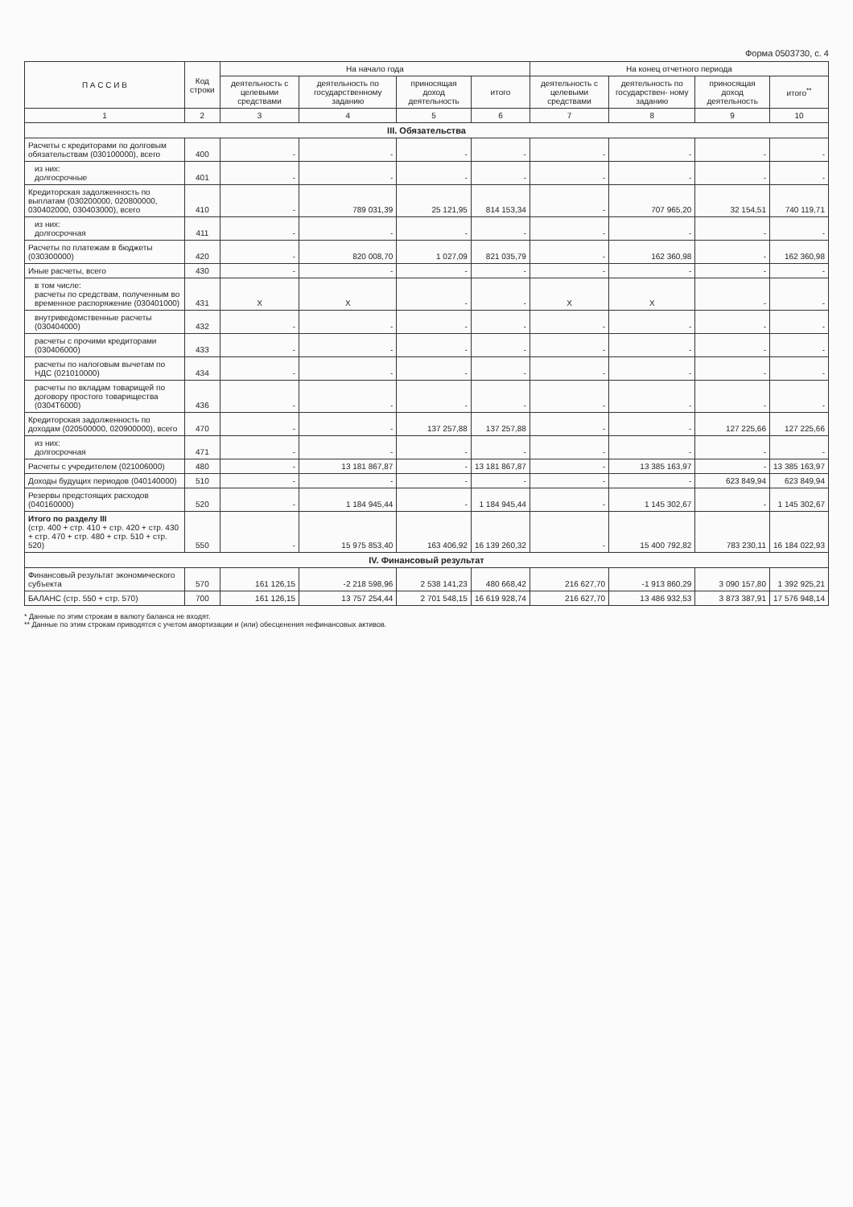Форма 0503730, с. 4
| П А С С И В | Код строки | На начало года | | | | На конец отчетного периода | | | |
| --- | --- | --- | --- | --- | --- | --- | --- | --- | --- |
| | | деятельность с целевыми средствами | деятельность по государственному заданию | приносящая доход деятельность | итого | деятельность с целевыми средствами | деятельность по государствен- ному заданию | приносящая доход деятельность | итого<sup>**</sup> |
| 1 | 2 | 3 | 4 | 5 | 6 | 7 | 8 | 9 | 10 |
| III. Обязательства | | | | | | | | | |
| Расчеты с кредиторами по долговым обязательствам (030100000), всего | 400 | - | - | - | - | - | - | - | - |
| из них: долгосрочные | 401 | - | - | - | - | - | - | - | - |
| Кредиторская задолженность по выплатам (030200000, 020800000, 030402000, 030403000), всего | 410 | - | 789 031,39 | 25 121,95 | 814 153,34 | - | 707 965,20 | 32 154,51 | 740 119,71 |
| из них: долгосрочная | 411 | - | - | - | - | - | - | - | - |
| Расчеты по платежам в бюджеты (030300000) | 420 | - | 820 008,70 | 1 027,09 | 821 035,79 | - | 162 360,98 | - | 162 360,98 |
| Иные расчеты, всего | 430 | - | - | - | - | - | - | - | - |
| в том числе: расчеты по средствам, полученным во временное распоряжение (030401000) | 431 | X | X | - | - | X | X | - | - |
| внутриведомственные расчеты (030404000) | 432 | - | - | - | - | - | - | - | - |
| расчеты с прочими кредиторами (030406000) | 433 | - | - | - | - | - | - | - | - |
| расчеты по налоговым вычетам по НДС (021010000) | 434 | - | - | - | - | - | - | - | - |
| расчеты по вкладам товарищей по договору простого товарищества (0304Т6000) | 436 | - | - | - | - | - | - | - | - |
| Кредиторская задолженность по доходам (020500000, 020900000), всего | 470 | - | - | 137 257,88 | 137 257,88 | - | - | 127 225,66 | 127 225,66 |
| из них: долгосрочная | 471 | - | - | - | - | - | - | - | - |
| Расчеты с учредителем (021006000) | 480 | - | 13 181 867,87 | - | 13 181 867,87 | - | 13 385 163,97 | - | 13 385 163,97 |
| Доходы будущих периодов (040140000) | 510 | - | - | - | - | - | - | 623 849,94 | 623 849,94 |
| Резервы предстоящих расходов (040160000) | 520 | - | 1 184 945,44 | - | 1 184 945,44 | - | 1 145 302,67 | - | 1 145 302,67 |
| Итого по разделу III (стр. 400 + стр. 410 + стр. 420 + стр. 430 + стр. 470 + стр. 480 + стр. 510 + стр. 520) | 550 | - | 15 975 853,40 | 163 406,92 | 16 139 260,32 | - | 15 400 792,82 | 783 230,11 | 16 184 022,93 |
| IV. Финансовый результат | | | | | | | | | |
| Финансовый результат экономического субъекта | 570 | 161 126,15 | -2 218 598,96 | 2 538 141,23 | 480 668,42 | 216 627,70 | -1 913 860,29 | 3 090 157,80 | 1 392 925,21 |
| БАЛАНС (стр. 550 + стр. 570) | 700 | 161 126,15 | 13 757 254,44 | 2 701 548,15 | 16 619 928,74 | 216 627,70 | 13 486 932,53 | 3 873 387,91 | 17 576 948,14 |
* Данные по этим строкам в валюту баланса не входят.
** Данные по этим строкам приводятся с учетом амортизации и (или) обесценения нефинансовых активов.